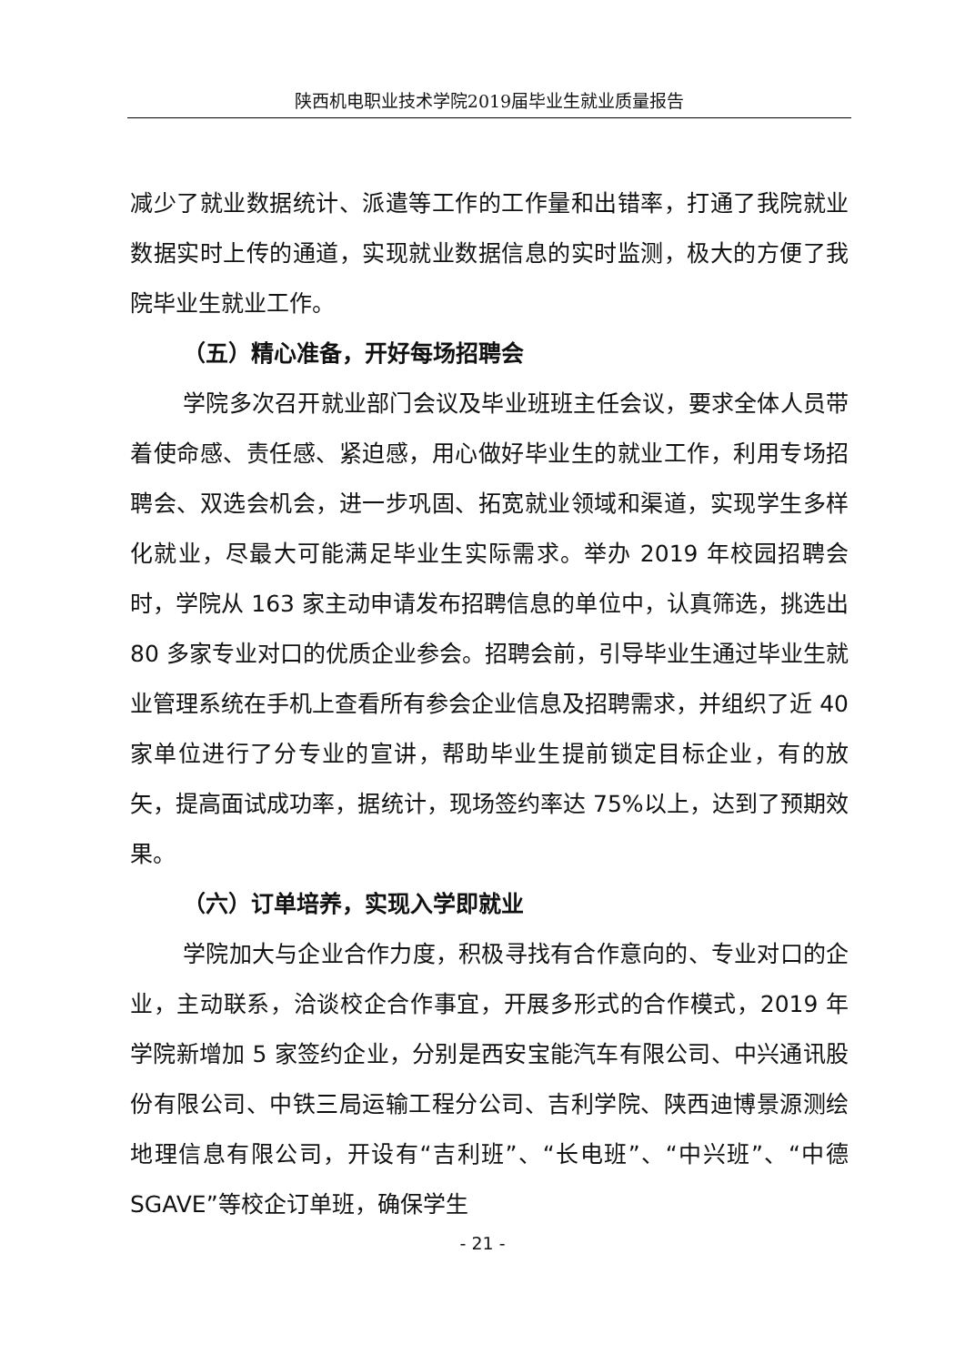陕西机电职业技术学院2019届毕业生就业质量报告
减少了就业数据统计、派遣等工作的工作量和出错率，打通了我院就业数据实时上传的通道，实现就业数据信息的实时监测，极大的方便了我院毕业生就业工作。
（五）精心准备，开好每场招聘会
学院多次召开就业部门会议及毕业班班主任会议，要求全体人员带着使命感、责任感、紧迫感，用心做好毕业生的就业工作，利用专场招聘会、双选会机会，进一步巩固、拓宽就业领域和渠道，实现学生多样化就业，尽最大可能满足毕业生实际需求。举办 2019 年校园招聘会时，学院从 163 家主动申请发布招聘信息的单位中，认真筛选，挑选出 80 多家专业对口的优质企业参会。招聘会前，引导毕业生通过毕业生就业管理系统在手机上查看所有参会企业信息及招聘需求，并组织了近 40 家单位进行了分专业的宣讲，帮助毕业生提前锁定目标企业，有的放矢，提高面试成功率，据统计，现场签约率达 75%以上，达到了预期效果。
（六）订单培养，实现入学即就业
学院加大与企业合作力度，积极寻找有合作意向的、专业对口的企业，主动联系，洽谈校企合作事宜，开展多形式的合作模式，2019 年学院新增加 5 家签约企业，分别是西安宝能汽车有限公司、中兴通讯股份有限公司、中铁三局运输工程分公司、吉利学院、陕西迪博景源测绘地理信息有限公司，开设有“吉利班”、“长电班”、“中兴班”、“中德 SGAVE”等校企订单班，确保学生
- 21 -